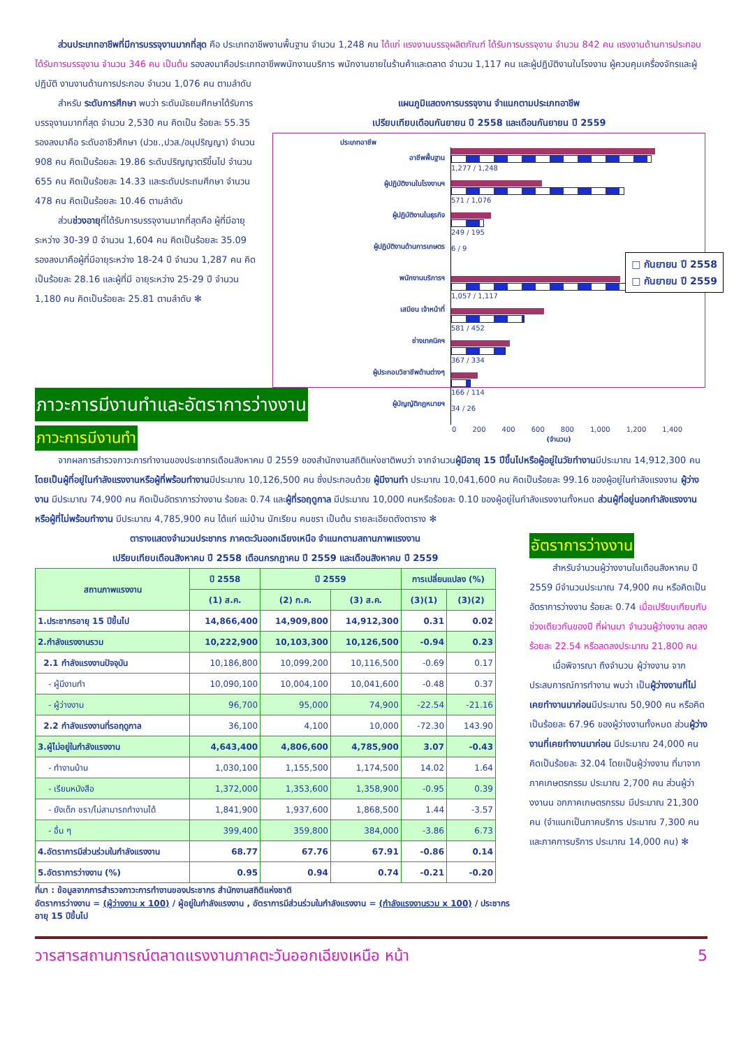ส่วนประเภทอาชีพที่มีการบรรจุงานมากที่สุด คือ ประเภทอาชีพงานพื้นฐาน จำนวน 1,248 คน ได้แก่ แรงงานบรรจุผลิตภัณฑ์ ได้รับการบรรจุงาน จำนวน 842 คน แรงงานด้านการประกอบ ได้รับการบรรจุงาน จำนวน 346 คน เป็นต้น รองลงมาคือประเภทอาชีพพนักงานบริการ พนักงานขายในร้านค้าและตลาด จำนวน 1,117 คน และผู้ปฏิบัติงานในโรงงาน ผู้ควบคุมเครื่องจักรและผู้ปฏิบัติ งานงานด้านการประกอบ จำนวน 1,076 คน ตามลำดับ
สำหรับ ระดับการศึกษา พบว่า ระดับมัธยมศึกษาได้รับการบรรจุงานมากที่สุด จำนวน 2,530 คน คิดเป็น ร้อยละ 55.35 รองลงมาคือ ระดับอาชีวศึกษา (ปวช.,ปวส./อนุปริญญา) จำนวน 908 คน คิดเป็นร้อยละ 19.86 ระดับปริญญาตรีขึ้นไป จำนวน 655 คน คิดเป็นร้อยละ 14.33 และระดับประถมศึกษา จำนวน 478 คน คิดเป็นร้อยละ 10.46 ตามลำดับ
ส่วนช่วงอายุที่ได้รับการบรรจุงานมากที่สุดคือ ผู้ที่มีอายุระหว่าง 30-39 ปี จำนวน 1,604 คน คิดเป็นร้อยละ 35.09 รองลงมาคือผู้ที่มีอายุระหว่าง 18-24 ปี จำนวน 1,287 คน คิดเป็นร้อยละ 28.16 และผู้ที่มี อายุระหว่าง 25-29 ปี จำนวน 1,180 คน คิดเป็นร้อยละ 25.81 ตามลำดับ ✻
แผนภูมิแสดงการบรรจุงาน จำแนกตามประเภทอาชีพ
เปรียบเทียบเดือนกันยายน ปี 2558 และเดือนกันยายน ปี 2559
ประเภทอาชีพ
อาชีพพื้นฐาน
ผู้ปฏิบัติงานในโรงงานฯ
ผู้ปฏิบัติงานในธุรกิจ
ผู้ปฏิบัติงานด้านการเกษตร
พนักงานบริการฯ
เสมียน เจ้าหน้าที่
ช่างเทคนิคฯ
ผู้ประกอบวิชาชีพด้านต่างๆ
ผู้บัญญัติกฎหมายฯ
1,277 / 1,248
571 / 1,076
249 / 195
6 / 9
1,057 / 1,117
581 / 452
367 / 334
166 / 114
34 / 26
□ กันยายน ปี 2558
□ กันยายน ปี 2559
0 200 400 600 800 1,000 1,200 1,400
(จำนวน)
ภาวะการมีงานทำและอัตราการว่างงาน
ภาวะการมีงานทำ
จากผลการสำรวจภาวะการทำงานของประชากรเดือนสิงหาคม ปี 2559 ของสำนักงานสถิติแห่งชาติพบว่า จากจำนวนผู้มีอายุ 15 ปีขึ้นไปหรือผู้อยู่ในวัยทำงานมีประมาณ 14,912,300 คน โดยเป็นผู้ที่อยู่ในกำลังแรงงานหรือผู้ที่พร้อมทำงานมีประมาณ 10,126,500 คน ซึ่งประกอบด้วย ผู้มีงานทำ ประมาณ 10,041,600 คน คิดเป็นร้อยละ 99.16 ของผู้อยู่ในกำลังแรงงาน ผู้ว่างงาน มีประมาณ 74,900 คน คิดเป็นอัตราการว่างงาน ร้อยละ 0.74 และผู้ที่รอฤดูกาล มีประมาณ 10,000 คนหรือร้อยละ 0.10 ของผู้อยู่ในกำลังแรงงานทั้งหมด ส่วนผู้ที่อยู่นอกกำลังแรงงาน หรือผู้ที่ไม่พร้อมทำงาน มีประมาณ 4,785,900 คน ได้แก่ แม่บ้าน นักเรียน คนชรา เป็นต้น รายละเอียดดังตาราง ✻
ตารางแสดงจำนวนประชากร ภาคตะวันออกเฉียงเหนือ จำแนกตามสถานภาพแรงงาน
เปรียบเทียบเดือนสิงหาคม ปี 2558 เดือนกรกฎาคม ปี 2559 และเดือนสิงหาคม ปี 2559
| สถานภาพแรงงาน | ปี 2558 | ปี 2559 | | การเปลี่ยนแปลง (%) | |
| --- | --- | --- | --- | --- | --- |
| | (1) ส.ค. | (2) ก.ค. | (3) ส.ค. | (3)(1) | (3)(2) |
| 1.ประชากรอายุ 15 ปีขึ้นไป | 14,866,400 | 14,909,800 | 14,912,300 | 0.31 | 0.02 |
| 2.กำลังแรงงานรวม | 10,222,900 | 10,103,300 | 10,126,500 | -0.94 | 0.23 |
| 2.1 กำลังแรงงานปัจจุบัน | 10,186,800 | 10,099,200 | 10,116,500 | -0.69 | 0.17 |
| - ผู้มีงานทำ | 10,090,100 | 10,004,100 | 10,041,600 | -0.48 | 0.37 |
| - ผู้ว่างงาน | 96,700 | 95,000 | 74,900 | -22.54 | -21.16 |
| 2.2 กำลังแรงงานที่รอฤดูกาล | 36,100 | 4,100 | 10,000 | -72.30 | 143.90 |
| 3.ผู้ไม่อยู่ในกำลังแรงงาน | 4,643,400 | 4,806,600 | 4,785,900 | 3.07 | -0.43 |
| - ทำงานบ้าน | 1,030,100 | 1,155,500 | 1,174,500 | 14.02 | 1.64 |
| - เรียนหนังสือ | 1,372,000 | 1,353,600 | 1,358,900 | -0.95 | 0.39 |
| - ยังเด็ก ชรา/ไม่สามารถทำงานได้ | 1,841,900 | 1,937,600 | 1,868,500 | 1.44 | -3.57 |
| - อื่น ๆ | 399,400 | 359,800 | 384,000 | -3.86 | 6.73 |
| 4.อัตราการมีส่วนร่วมในกำลังแรงงาน | 68.77 | 67.76 | 67.91 | -0.86 | 0.14 |
| 5.อัตราการว่างงาน (%) | 0.95 | 0.94 | 0.74 | -0.21 | -0.20 |
ที่มา : ข้อมูลจากการสำรวจภาวะการทำงานของประชากร สำนักงานสถิติแห่งชาติ
อัตราการว่างงาน = (ผู้ว่างงาน x 100) / ผู้อยู่ในกำลังแรงงาน , อัตราการมีส่วนร่วมในกำลังแรงงาน = (กำลังแรงงานรวม x 100) / ประชากรอายุ 15 ปีขึ้นไป
อัตราการว่างงาน
สำหรับจำนวนผู้ว่างงานในเดือนสิงหาคม ปี 2559 มีจำนวนประมาณ 74,900 คน หรือคิดเป็นอัตราการว่างงาน ร้อยละ 0.74 เมื่อเปรียบเทียบกับ ช่วงเดียวกันของปี ที่ผ่านมา จำนวนผู้ว่างงาน ลดลง ร้อยละ 22.54 หรือลดลงประมาณ 21,800 คน
เมื่อพิจารณา ถึงจำนวน ผู้ว่างงาน จากประสบการณ์การทำงาน พบว่า เป็นผู้ว่างงานที่ไม่เคยทำงานมาก่อนมีประมาณ 50,900 คน หรือคิดเป็นร้อยละ 67.96 ของผู้ว่างงานทั้งหมด ส่วนผู้ว่างงานที่เคยทำงานมาก่อน มีประมาณ 24,000 คน คิดเป็นร้อยละ 32.04 โดยเป็นผู้ว่างงาน ที่มาจากภาคเกษตรกรรม ประมาณ 2,700 คน ส่วนผู้ว่างงานน อกภาคเกษตรกรรม มีประมาณ 21,300 คน (จำแนกเป็นภาคบริการ ประมาณ 7,300 คน และภาคการบริการ ประมาณ 14,000 คน) ✻
วารสารสถานการณ์ตลาดแรงงานภาคตะวันออกเฉียงเหนือ หน้า 5